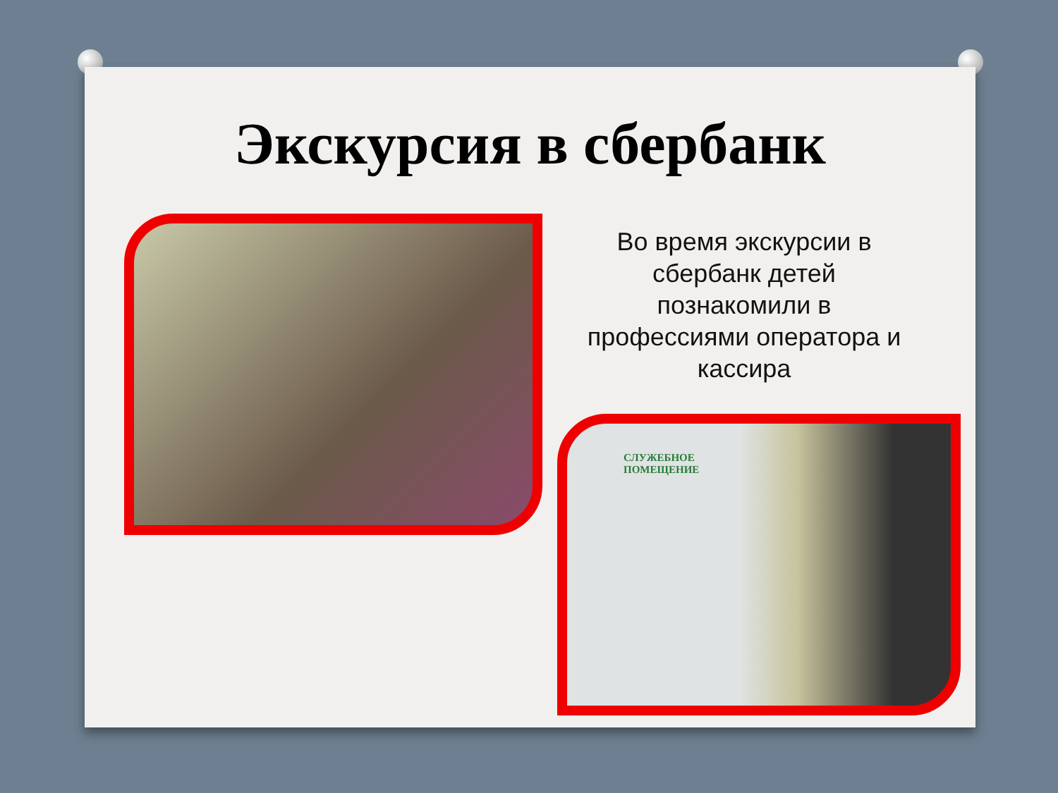Экскурсия в сбербанк
Во время экскурсии в сбербанк детей познакомили в профессиями оператора и кассира
СЛУЖЕБНОЕ
ПОМЕЩЕНИЕ